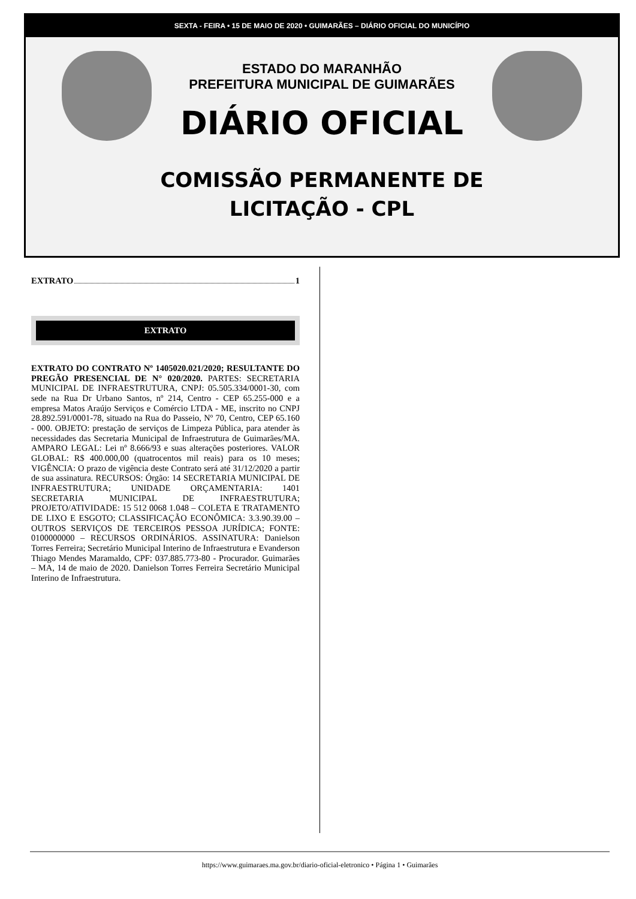SEXTA - FEIRA • 15 DE MAIO DE 2020 • GUIMARÃES – DIÁRIO OFICIAL DO MUNICÍPIO
ESTADO DO MARANHÃO
PREFEITURA MUNICIPAL DE GUIMARÃES
DIÁRIO OFICIAL
COMISSÃO PERMANENTE DE
LICITAÇÃO - CPL
EXTRATO 1
EXTRATO
EXTRATO DO CONTRATO Nº 1405020.021/2020; RESULTANTE DO PREGÃO PRESENCIAL DE N° 020/2020. PARTES: SECRETARIA MUNICIPAL DE INFRAESTRUTURA, CNPJ: 05.505.334/0001-30, com sede na Rua Dr Urbano Santos, nº 214, Centro - CEP 65.255-000 e a empresa Matos Araújo Serviços e Comércio LTDA - ME, inscrito no CNPJ 28.892.591/0001-78, situado na Rua do Passeio, Nº 70, Centro, CEP 65.160 - 000. OBJETO: prestação de serviços de Limpeza Pública, para atender às necessidades das Secretaria Municipal de Infraestrutura de Guimarães/MA. AMPARO LEGAL: Lei nº 8.666/93 e suas alterações posteriores. VALOR GLOBAL: R$ 400.000,00 (quatrocentos mil reais) para os 10 meses; VIGÊNCIA: O prazo de vigência deste Contrato será até 31/12/2020 a partir de sua assinatura. RECURSOS: Órgão: 14 SECRETARIA MUNICIPAL DE INFRAESTRUTURA; UNIDADE ORÇAMENTARIA: 1401 SECRETARIA MUNICIPAL DE INFRAESTRUTURA; PROJETO/ATIVIDADE: 15 512 0068 1.048 – COLETA E TRATAMENTO DE LIXO E ESGOTO; CLASSIFICAÇÃO ECONÔMICA: 3.3.90.39.00 – OUTROS SERVIÇOS DE TERCEIROS PESSOA JURÍDICA; FONTE: 0100000000 – RECURSOS ORDINÁRIOS. ASSINATURA: Danielson Torres Ferreira; Secretário Municipal Interino de Infraestrutura e Evanderson Thiago Mendes Maramaldo, CPF: 037.885.773-80 - Procurador. Guimarães – MA, 14 de maio de 2020. Danielson Torres Ferreira Secretário Municipal Interino de Infraestrutura.
https://www.guimaraes.ma.gov.br/diario-oficial-eletronico • Página 1 • Guimarães